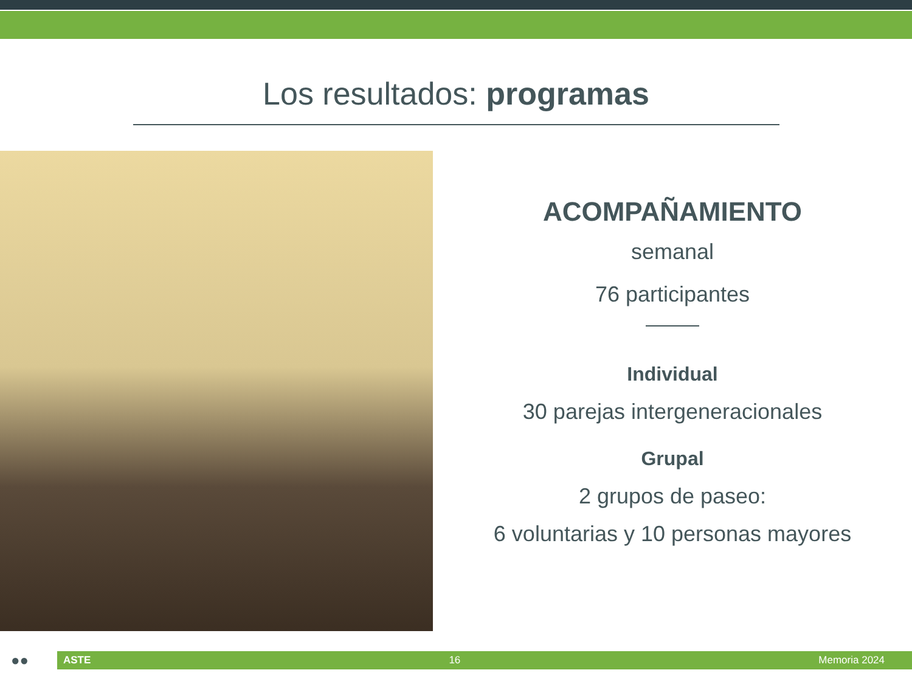Los resultados: programas
ACOMPAÑAMIENTO
semanal
76 participantes
Individual
30 parejas intergeneracionales
Grupal
2 grupos de paseo:
6 voluntarias y 10 personas mayores
●●
ASTE 16 Memoria 2024